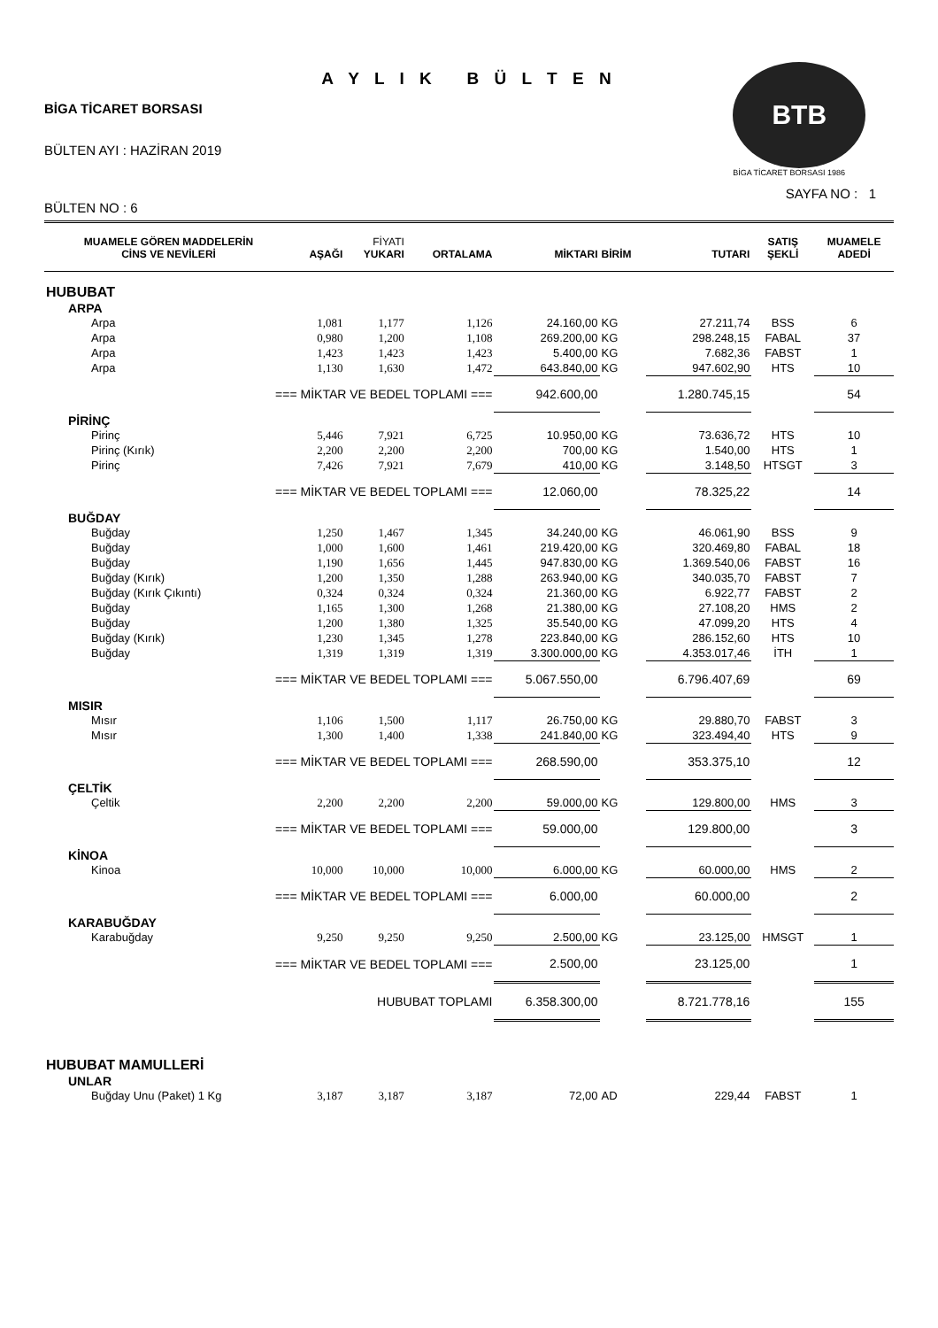A Y L I K B Ü L T E N
BİGA TİCARET BORSASI
BÜLTEN AYI : HAZİRAN 2019
BÜLTEN NO : 6
BTB
BİGA TİCARET BORSASI 1986
SAYFA NO : 1
| MUAMELE GÖREN MADDELERİN CİNS VE NEVİLERİ | AŞAĞI | FİYATI YUKARI | ORTALAMA | MİKTARI | BİRİM | TUTARI | SATIŞ ŞEKLİ | MUAMELE ADEDİ |
| --- | --- | --- | --- | --- | --- | --- | --- | --- |
| HUBUBAT | | | | | | | | |
| ARPA | | | | | | | | |
| Arpa | 1,081 | 1,177 | 1,126 | 24.160,00 | KG | 27.211,74 | BSS | 6 |
| Arpa | 0,980 | 1,200 | 1,108 | 269.200,00 | KG | 298.248,15 | FABAL | 37 |
| Arpa | 1,423 | 1,423 | 1,423 | 5.400,00 | KG | 7.682,36 | FABST | 1 |
| Arpa | 1,130 | 1,630 | 1,472 | 643.840,00 | KG | 947.602,90 | HTS | 10 |
| === MİKTAR VE BEDEL TOPLAMI === | | | | 942.600,00 | | 1.280.745,15 | | 54 |
| PİRİNÇ | | | | | | | | |
| Pirinç | 5,446 | 7,921 | 6,725 | 10.950,00 | KG | 73.636,72 | HTS | 10 |
| Pirinç (Kırık) | 2,200 | 2,200 | 2,200 | 700,00 | KG | 1.540,00 | HTS | 1 |
| Pirinç | 7,426 | 7,921 | 7,679 | 410,00 | KG | 3.148,50 | HTSGT | 3 |
| === MİKTAR VE BEDEL TOPLAMI === | | | | 12.060,00 | | 78.325,22 | | 14 |
| BUĞDAY | | | | | | | | |
| Buğday | 1,250 | 1,467 | 1,345 | 34.240,00 | KG | 46.061,90 | BSS | 9 |
| Buğday | 1,000 | 1,600 | 1,461 | 219.420,00 | KG | 320.469,80 | FABAL | 18 |
| Buğday | 1,190 | 1,656 | 1,445 | 947.830,00 | KG | 1.369.540,06 | FABST | 16 |
| Buğday (Kırık) | 1,200 | 1,350 | 1,288 | 263.940,00 | KG | 340.035,70 | FABST | 7 |
| Buğday (Kırık Çıkıntı) | 0,324 | 0,324 | 0,324 | 21.360,00 | KG | 6.922,77 | FABST | 2 |
| Buğday | 1,165 | 1,300 | 1,268 | 21.380,00 | KG | 27.108,20 | HMS | 2 |
| Buğday | 1,200 | 1,380 | 1,325 | 35.540,00 | KG | 47.099,20 | HTS | 4 |
| Buğday (Kırık) | 1,230 | 1,345 | 1,278 | 223.840,00 | KG | 286.152,60 | HTS | 10 |
| Buğday | 1,319 | 1,319 | 1,319 | 3.300.000,00 | KG | 4.353.017,46 | İTH | 1 |
| === MİKTAR VE BEDEL TOPLAMI === | | | | 5.067.550,00 | | 6.796.407,69 | | 69 |
| MISIR | | | | | | | | |
| Mısır | 1,106 | 1,500 | 1,117 | 26.750,00 | KG | 29.880,70 | FABST | 3 |
| Mısır | 1,300 | 1,400 | 1,338 | 241.840,00 | KG | 323.494,40 | HTS | 9 |
| === MİKTAR VE BEDEL TOPLAMI === | | | | 268.590,00 | | 353.375,10 | | 12 |
| ÇELTİK | | | | | | | | |
| Çeltik | 2,200 | 2,200 | 2,200 | 59.000,00 | KG | 129.800,00 | HMS | 3 |
| === MİKTAR VE BEDEL TOPLAMI === | | | | 59.000,00 | | 129.800,00 | | 3 |
| KİNOA | | | | | | | | |
| Kinoa | 10,000 | 10,000 | 10,000 | 6.000,00 | KG | 60.000,00 | HMS | 2 |
| === MİKTAR VE BEDEL TOPLAMI === | | | | 6.000,00 | | 60.000,00 | | 2 |
| KARABUĞDAY | | | | | | | | |
| Karabuğday | 9,250 | 9,250 | 9,250 | 2.500,00 | KG | 23.125,00 | HMSGT | 1 |
| === MİKTAR VE BEDEL TOPLAMI === | | | | 2.500,00 | | 23.125,00 | | 1 |
| HUBUBAT TOPLAMI | | | | 6.358.300,00 | | 8.721.778,16 | | 155 |
| HUBUBAT MAMULLERİ | | | | | | | | |
| UNLAR | | | | | | | | |
| Buğday Unu (Paket) 1 Kg | 3,187 | 3,187 | 3,187 | 72,00 | AD | 229,44 | FABST | 1 |